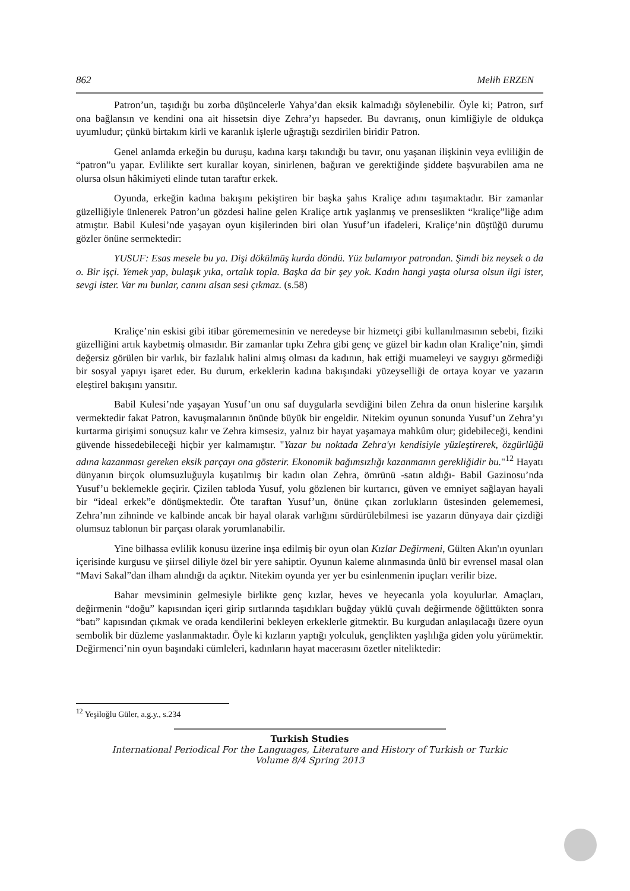862 Melih ERZEN
Patron’un, taşıdığı bu zorba düşüncelerle Yahya’dan eksik kalmadığı söylenebilir. Öyle ki; Patron, sırf ona bağlansın ve kendini ona ait hissetsin diye Zehra’yı hapseder. Bu davranış, onun kimliğiyle de oldukça uyumludur; çünkü birtakım kirli ve karanlık işlerle uğraştığı sezdirilen biridir Patron.
Genel anlamda erkeğin bu duruşu, kadına karşı takındığı bu tavır, onu yaşanan ilişkinin veya evliliğin de “patron”u yapar. Evlilikte sert kurallar koyan, sinirlenen, bağıran ve gerektiğinde şiddete başvurabilen ama ne olursa olsun hâkimiyeti elinde tutan taraftır erkek.
Oyunda, erkeğin kadına bakışını pekiştiren bir başka şahıs Kraliçe adını taşımaktadır. Bir zamanlar güzelliğiyle ünlenerek Patron’un gözdesi haline gelen Kraliçe artık yaşlanmış ve prenseslikten “kraliçe”liğe adım atmıştır. Babil Kulesi’nde yaşayan oyun kişilerinden biri olan Yusuf’un ifadeleri, Kraliçe’nin düştüğü durumu gözler önüne sermektedir:
YUSUF: Esas mesele bu ya. Dişi dökülmüş kurda döndü. Yüz bulamıyor patrondan. Şimdi biz neysek o da o. Bir işçi. Yemek yap, bulaşık yıka, ortalık topla. Başka da bir şey yok. Kadın hangi yaşta olursa olsun ilgi ister, sevgi ister. Var mı bunlar, canını alsan sesi çıkmaz. (s.58)
Kraliçe’nin eskisi gibi itibar görememesinin ve neredeyse bir hizmetçi gibi kullanılmasının sebebi, fiziki güzelliğini artık kaybetmiş olmasıdır. Bir zamanlar tıpkı Zehra gibi genç ve güzel bir kadın olan Kraliçe’nin, şimdi değersiz görülen bir varlık, bir fazlalık halini almış olması da kadının, hak ettiği muameleyi ve saygıyı görmediği bir sosyal yapıyı işaret eder. Bu durum, erkeklerin kadına bakışındaki yüzeyselliği de ortaya koyar ve yazarın eleştirel bakışını yansıtır.
Babil Kulesi’nde yaşayan Yusuf’un onu saf duygularla sevdiğini bilen Zehra da onun hislerine karşılık vermektedir fakat Patron, kavuşmalarının önünde büyük bir engeldir. Nitekim oyunun sonunda Yusuf’un Zehra’yı kurtarma girişimi sonuçsuz kalır ve Zehra kimsesiz, yalnız bir hayat yaşamaya mahkûm olur; gidebileceği, kendini güvende hissedebileceği hiçbir yer kalmamıştır. "Yazar bu noktada Zehra'yı kendisiyle yüzleştirerek, özgürlüğü adına kazanması gereken eksik parçayı ona gösterir. Ekonomik bağımsızlığı kazanmanın gerekliğidir bu."<sup>12</sup> Hayatı dünyanın birçok olumsuzluğuyla kuşatılmış bir kadın olan Zehra, ömrünü -satın aldığı- Babil Gazinosu’nda Yusuf’u beklemekle geçirir. Çizilen tabloda Yusuf, yolu gözlenen bir kurtarıcı, güven ve emniyet sağlayan hayali bir “ideal erkek”e dönüşmektedir. Öte taraftan Yusuf’un, önüne çıkan zorlukların üstesinden gelememesi, Zehra’nın zihninde ve kalbinde ancak bir hayal olarak varlığını sürdürülebilmesi ise yazarın dünyaya dair çizdiği olumsuz tablonun bir parçası olarak yorumlanabilir.
Yine bilhassa evlilik konusu üzerine inşa edilmiş bir oyun olan Kızlar Değirmeni, Gülten Akın'ın oyunları içerisinde kurgusu ve şiirsel diliyle özel bir yere sahiptir. Oyunun kaleme alınmasında ünlü bir evrensel masal olan “Mavi Sakal”dan ilham alındığı da açıktır. Nitekim oyunda yer yer bu esinlenmenin ipuçları verilir bize.
Bahar mevsiminin gelmesiyle birlikte genç kızlar, heves ve heyecanla yola koyulurlar. Amaçları, değirmenin “doğu” kapısından içeri girip sırtlarında taşıdıkları buğday yüklü çuvalı değirmende öğüttükten sonra “batı” kapısından çıkmak ve orada kendilerini bekleyen erkeklerle gitmektir. Bu kurgudan anlaşılacağı üzere oyun sembolik bir düzleme yaslanmaktadır. Öyle ki kızların yaptığı yolculuk, gençlikten yaşlılığa giden yolu yürümektir. Değirmenci’nin oyun başındaki cümleleri, kadınların hayat macerasını özetler niteliktedir:
<sup>12</sup> Yeşiloğlu Güler, a.g.y., s.234
Turkish Studies
International Periodical For the Languages, Literature and History of Turkish or Turkic
Volume 8/4 Spring 2013